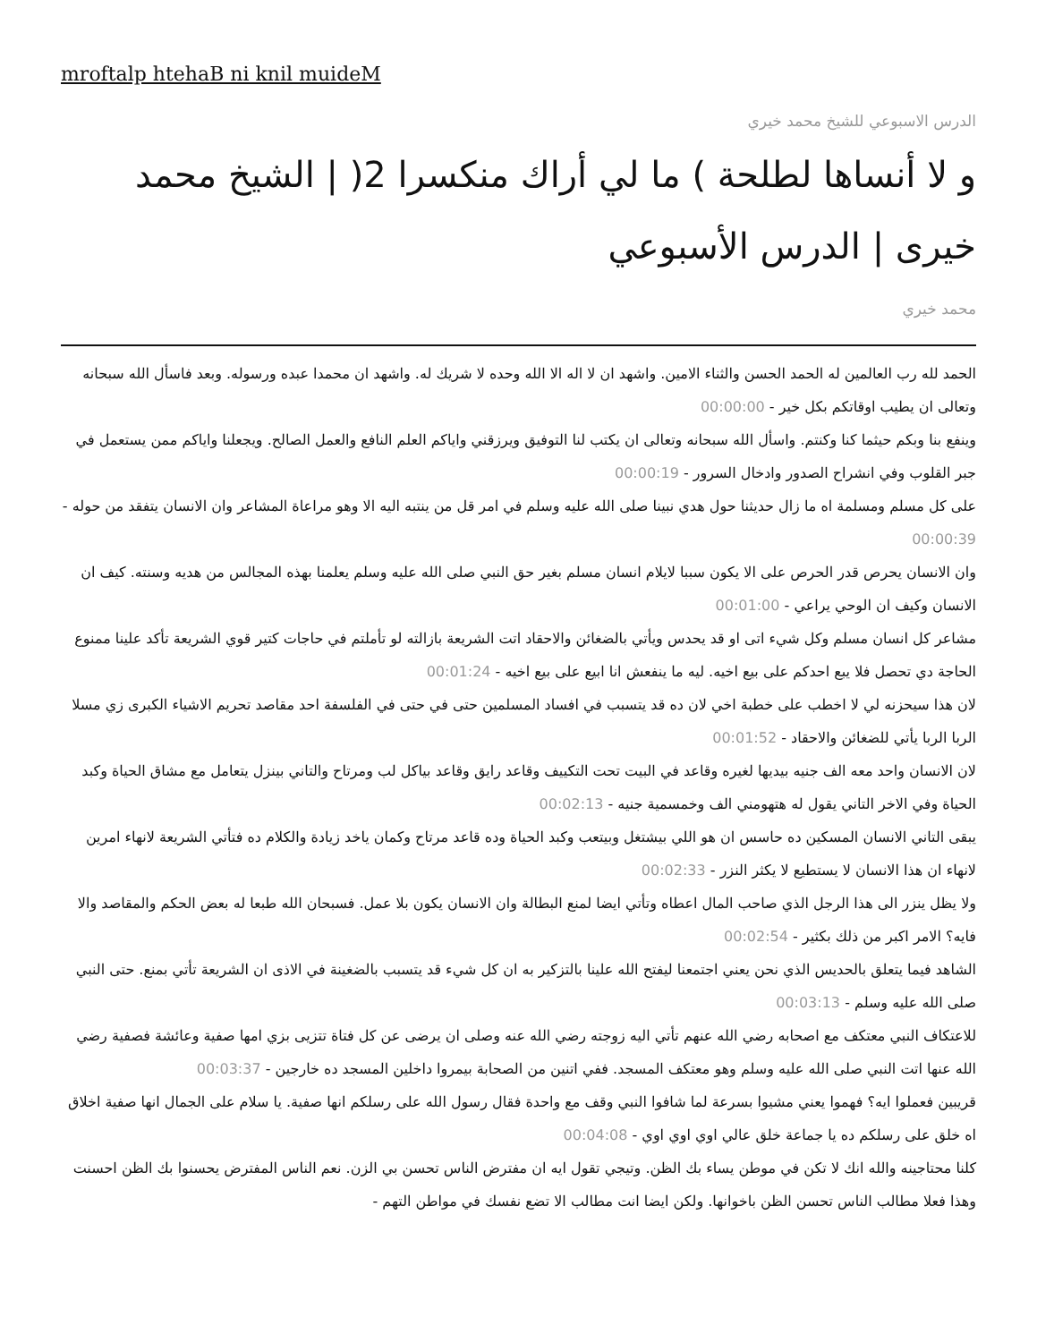mroftalp htehaB ni knil muideM
الدرس الاسبوعي للشيخ محمد خيري
و لا أنساها لطلحة ) ما لي أراك منكسرا 2( | الشيخ محمد خيرى | الدرس الأسبوعي
محمد خيري
الحمد لله رب العالمين له الحمد الحسن والثناء الامين. واشهد ان لا اله الا الله وحده لا شريك له. واشهد ان محمدا عبده ورسوله. وبعد فاسأل الله سبحانه وتعالى ان يطيب اوقاتكم بكل خير - 00:00:00
وينفع بنا وبكم حيثما كنا وكنتم. واسأل الله سبحانه وتعالى ان يكتب لنا التوفيق ويرزقني واياكم العلم النافع والعمل الصالح. ويجعلنا واياكم ممن يستعمل في جبر القلوب وفي انشراح الصدور وادخال السرور - 00:00:19
على كل مسلم ومسلمة اه ما زال حديثنا حول هدي نبينا صلى الله عليه وسلم في امر قل من ينتبه اليه الا وهو مراعاة المشاعر وان الانسان يتفقد من حوله - 00:00:39
وان الانسان يحرص قدر الحرص على الا يكون سببا لايلام انسان مسلم بغير حق النبي صلى الله عليه وسلم يعلمنا بهذه المجالس من هديه وسنته. كيف ان الانسان وكيف ان الوحي يراعي - 00:01:00
مشاعر كل انسان مسلم وكل شيء اتى او قد يحدس ويأتي بالضغائن والاحقاد اتت الشريعة بازالته لو تأملتم في حاجات كتير قوي الشريعة تأكد علينا ممنوع الحاجة دي تحصل فلا يبع احدكم على بيع اخيه. ليه ما ينفعش انا ابيع على بيع اخيه - 00:01:24
لان هذا سيحزنه لي لا اخطب على خطبة اخي لان ده قد يتسبب في افساد المسلمين حتى في حتى في الفلسفة احد مقاصد تحريم الاشياء الكبرى زي مسلا الربا الربا يأتي للضغائن والاحقاد - 00:01:52
لان الانسان واحد معه الف جنيه بيديها لغيره وقاعد في البيت تحت التكييف وقاعد رايق وقاعد بياكل لب ومرتاح والتاني بينزل يتعامل مع مشاق الحياة وكبد الحياة وفي الاخر التاني يقول له هتهومني الف وخمسمية جنيه - 00:02:13
يبقى التاني الانسان المسكين ده حاسس ان هو اللي بيشتغل وبيتعب وكبد الحياة وده قاعد مرتاح وكمان ياخد زيادة والكلام ده فتأتي الشريعة لانهاء امرين لانهاء ان هذا الانسان لا يستطيع لا يكثر النزر - 00:02:33
ولا يظل ينزر الى هذا الرجل الذي صاحب المال اعطاه وتأتي ايضا لمنع البطالة وان الانسان يكون بلا عمل. فسبحان الله طبعا له بعض الحكم والمقاصد والا فايه؟ الامر اكبر من ذلك بكثير - 00:02:54
الشاهد فيما يتعلق بالحديس الذي نحن يعني اجتمعنا ليفتح الله علينا بالتزكير به ان كل شيء قد يتسبب بالضغينة في الاذى ان الشريعة تأتي بمنع. حتى النبي صلى الله عليه وسلم - 00:03:13
للاعتكاف النبي معتكف مع اصحابه رضي الله عنهم تأتي اليه زوجته رضي الله عنه وصلى ان يرضى عن كل فتاة تتزيى بزي امها صفية وعائشة فصفية رضي الله عنها اتت النبي صلى الله عليه وسلم وهو معتكف المسجد. ففي اتنين من الصحابة بيمروا داخلين المسجد ده خارجين - 00:03:37
قريبين فعملوا ايه؟ فهموا يعني مشيوا بسرعة لما شافوا النبي وقف مع واحدة فقال رسول الله على رسلكم انها صفية. يا سلام على الجمال انها صفية اخلاق اه خلق على رسلكم ده يا جماعة خلق عالي اوي اوي اوي - 00:04:08
كلنا محتاجينه والله انك لا تكن في موطن يساء بك الظن. وتيجي تقول ايه ان مفترض الناس تحسن بي الزن. نعم الناس المفترض يحسنوا بك الظن احسنت وهذا فعلا مطالب الناس تحسن الظن باخوانها. ولكن ايضا انت مطالب الا تضع نفسك في مواطن التهم -